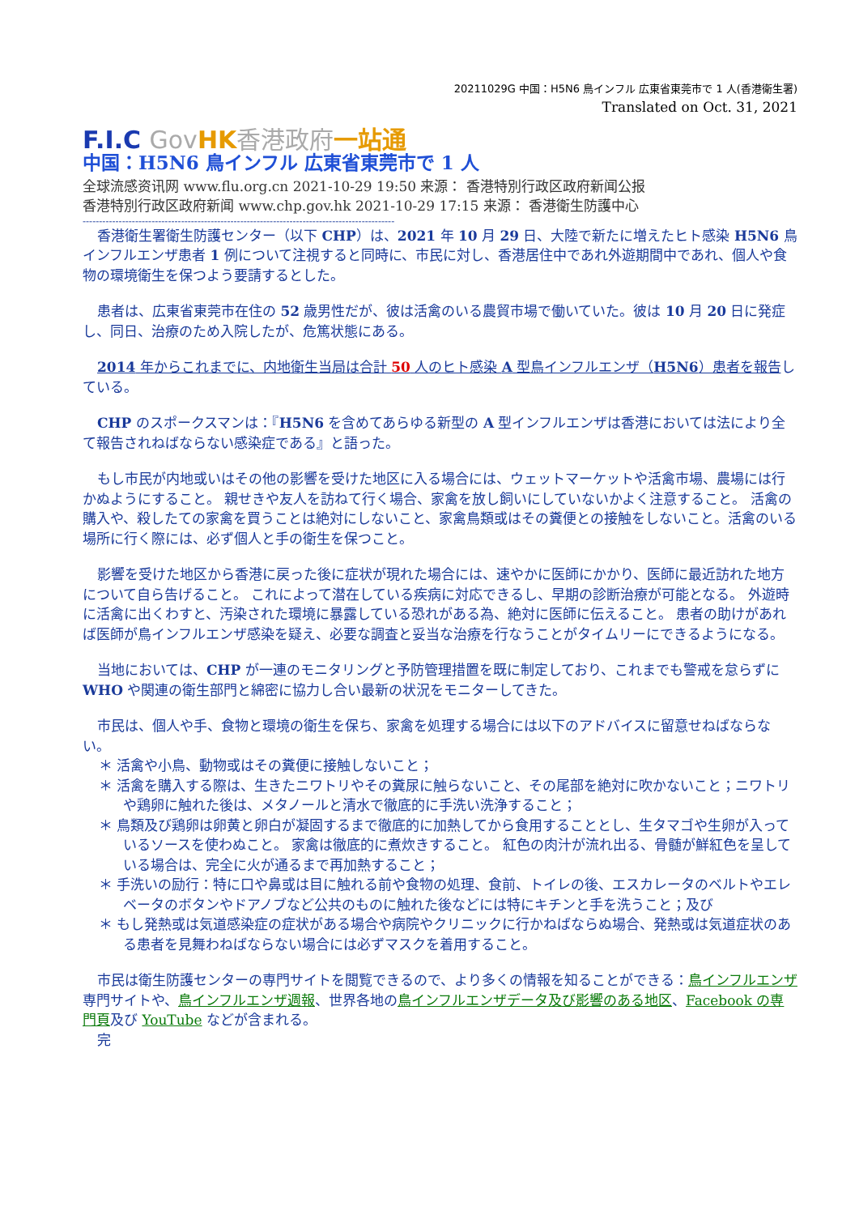20211029G 中国：H5N6 鳥インフル 広東省東莞市で 1 人(香港衛生署)
Translated on Oct. 31, 2021
F.I.C Gov HK 香港政府 一站通
中国：H5N6 鳥インフル 広東省東莞市で 1 人
全球流感资讯网 www.flu.org.cn 2021-10-29 19:50 来源： 香港特別行政区政府新闻公报
香港特別行政区政府新闻 www.chp.gov.hk 2021-10-29 17:15 来源： 香港衛生防護中心
-----------------------------------------------------------------------------------------------
香港衛生署衛生防護センター（以下 CHP）は、2021 年 10 月 29 日、大陸で新たに増えたヒト感染 H5N6 鳥インフルエンザ患者 1 例について注視すると同時に、市民に対し、香港居住中であれ外遊期間中であれ、個人や食物の環境衛生を保つよう要請するとした。
患者は、広東省東莞市在住の 52 歳男性だが、彼は活禽のいる農貿市場で働いていた。彼は 10 月 20 日に発症し、同日、治療のため入院したが、危篤状態にある。
2014 年からこれまでに、内地衛生当局は合計 50 人のヒト感染 A 型鳥インフルエンザ（H5N6）患者を報告している。
CHP のスポークスマンは：『H5N6 を含めてあらゆる新型の A 型インフルエンザは香港においては法により全て報告されねばならない感染症である』と語った。
もし市民が内地或いはその他の影響を受けた地区に入る場合には、ウェットマーケットや活禽市場、農場には行かぬようにすること。 親せきや友人を訪ねて行く場合、家禽を放し飼いにしていないかよく注意すること。 活禽の購入や、殺したての家禽を買うことは絶対にしないこと、家禽鳥類或はその糞便との接触をしないこと。活禽のいる場所に行く際には、必ず個人と手の衛生を保つこと。
影響を受けた地区から香港に戻った後に症状が現れた場合には、速やかに医師にかかり、医師に最近訪れた地方について自ら告げること。 これによって潜在している疾病に対応できるし、早期の診断治療が可能となる。 外遊時に活禽に出くわすと、汚染された環境に暴露している恐れがある為、絶対に医師に伝えること。 患者の助けがあれば医師が鳥インフルエンザ感染を疑え、必要な調査と妥当な治療を行なうことがタイムリーにできるようになる。
当地においては、CHP が一連のモニタリングと予防管理措置を既に制定しており、これまでも警戒を怠らずに WHO や関連の衛生部門と綿密に協力し合い最新の状況をモニターしてきた。
市民は、個人や手、食物と環境の衛生を保ち、家禽を処理する場合には以下のアドバイスに留意せねばならない。
＊ 活禽や小鳥、動物或はその糞便に接触しないこと；
＊ 活禽を購入する際は、生きたニワトリやその糞尿に触らないこと、その尾部を絶対に吹かないこと；ニワトリや鶏卵に触れた後は、メタノールと清水で徹底的に手洗い洗浄すること；
＊ 鳥類及び鶏卵は卵黄と卵白が凝固するまで徹底的に加熱してから食用することとし、生タマゴや生卵が入っているソースを使わぬこと。 家禽は徹底的に煮炊きすること。 紅色の肉汁が流れ出る、骨髄が鮮紅色を呈している場合は、完全に火が通るまで再加熱すること；
＊ 手洗いの励行：特に口や鼻或は目に触れる前や食物の処理、食前、トイレの後、エスカレータのベルトやエレベータのボタンやドアノブなど公共のものに触れた後などには特にキチンと手を洗うこと；及び
＊ もし発熱或は気道感染症の症状がある場合や病院やクリニックに行かねばならぬ場合、発熱或は気道症状のある患者を見舞わねばならない場合には必ずマスクを着用すること。
市民は衛生防護センターの専門サイトを閲覧できるので、より多くの情報を知ることができる：鳥インフルエンザ専門サイトや、鳥インフルエンザ週報、世界各地の鳥インフルエンザデータ及び影響のある地区、Facebook の専門頁及び YouTube などが含まれる。
完